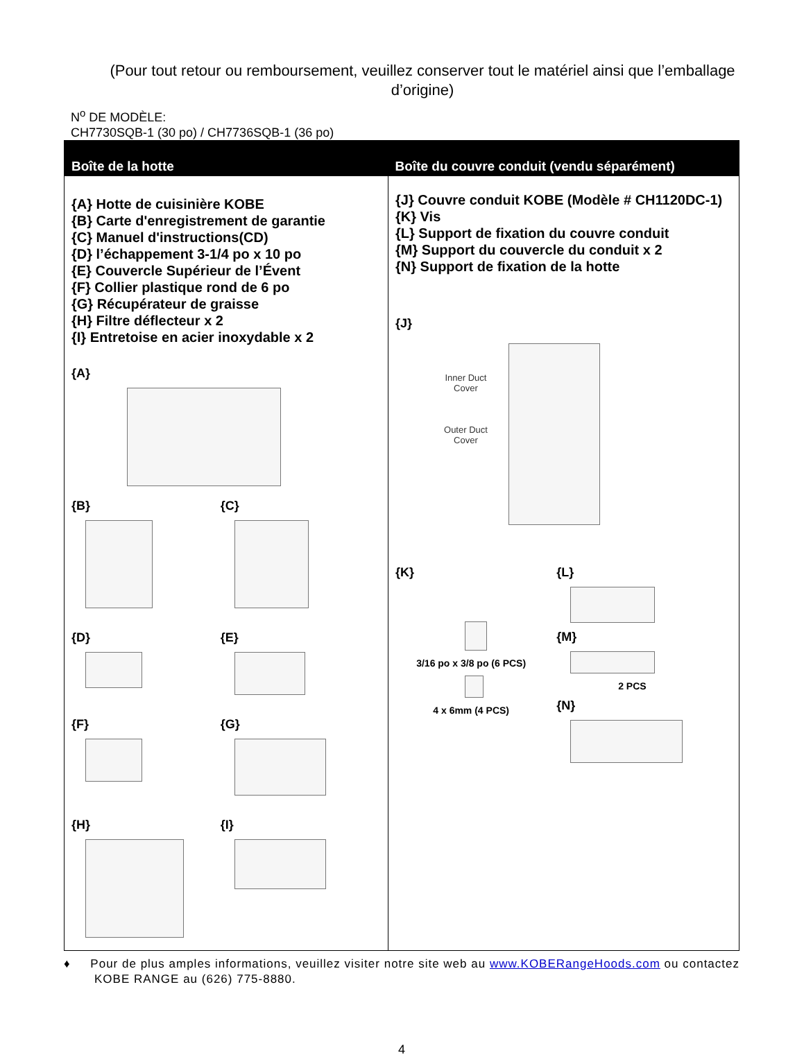(Pour tout retour ou remboursement, veuillez conserver tout le matériel ainsi que l’emballage d’origine)
N<sup>o</sup> DE MODÈLE:
CH7730SQB-1 (30 po) / CH7736SQB-1 (36 po)
| Boîte de la hotte | Boîte du couvre conduit (vendu séparément) |
| --- | --- |
| {A} Hotte de cuisinière KOBE {B} Carte d'enregistrement de garantie {C} Manuel d'instructions(CD) {D} l’échappement 3-1/4 po x 10 po {E} Couvercle Supérieur de l’Évent {F} Collier plastique rond de 6 po {G} Récupérateur de graisse {H} Filtre déflecteur x 2 {I} Entretoise en acier inoxydable x 2 {A} {B} {C} {D} {E} {F} {G} {H} {I} | {J} Couvre conduit KOBE (Modèle # CH1120DC-1) {K} Vis {L} Support de fixation du couvre conduit {M} Support du couvercle du conduit x 2 {N} Support de fixation de la hotte {J} Inner Duct Cover Outer Duct Cover {K} 3/16 po x 3/8 po (6 PCS) 4 x 6mm (4 PCS) {L} {M} 2 PCS {N} |
♦ Pour de plus amples informations, veuillez visiter notre site web au www.KOBERangeHoods.com ou contactez KOBE RANGE au (626) 775-8880.
4